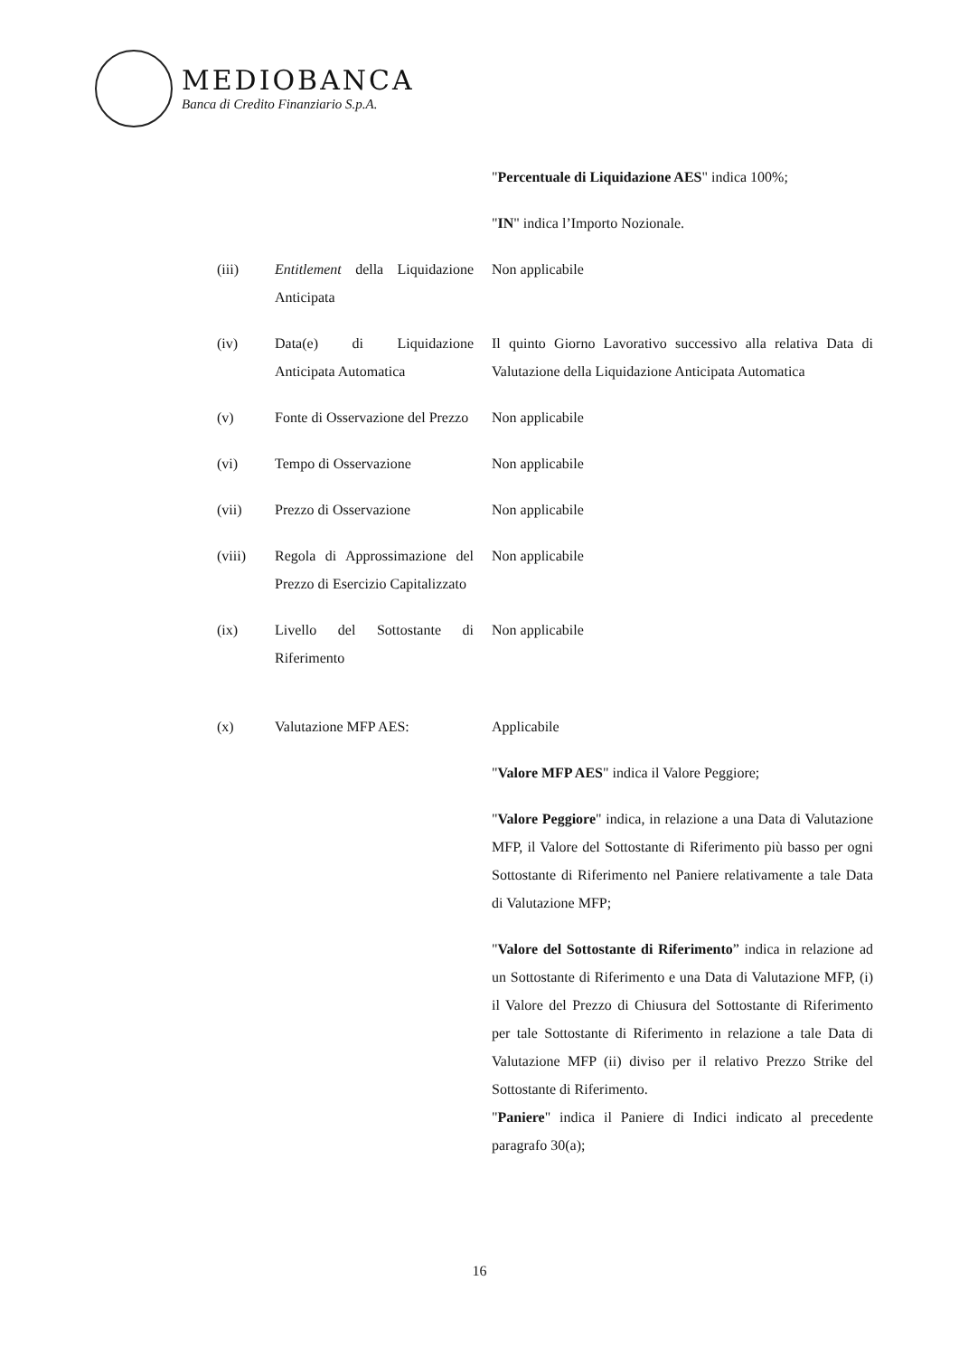MEDIOBANCA
Banca di Credito Finanziario S.p.A.
"Percentuale di Liquidazione AES" indica 100%;
"IN" indica l’Importo Nozionale.
(iii) Entitlement della Liquidazione Anticipata
Non applicabile
(iv) Data(e) di Liquidazione Anticipata Automatica
Il quinto Giorno Lavorativo successivo alla relativa Data di Valutazione della Liquidazione Anticipata Automatica
(v) Fonte di Osservazione del Prezzo
Non applicabile
(vi) Tempo di Osservazione Non applicabile
(vii) Prezzo di Osservazione Non applicabile
(viii) Regola di Approssimazione del Prezzo di Esercizio Capitalizzato
Non applicabile
(ix) Livello del Sottostante di Riferimento
Non applicabile
(x) Valutazione MFP AES: Applicabile
"Valore MFP AES" indica il Valore Peggiore;
"Valore Peggiore" indica, in relazione a una Data di Valutazione MFP, il Valore del Sottostante di Riferimento più basso per ogni Sottostante di Riferimento nel Paniere relativamente a tale Data di Valutazione MFP;
"Valore del Sottostante di Riferimento” indica in relazione ad un Sottostante di Riferimento e una Data di Valutazione MFP, (i) il Valore del Prezzo di Chiusura del Sottostante di Riferimento per tale Sottostante di Riferimento in relazione a tale Data di Valutazione MFP (ii) diviso per il relativo Prezzo Strike del Sottostante di Riferimento.
"Paniere" indica il Paniere di Indici indicato al precedente paragrafo 30(a);
16